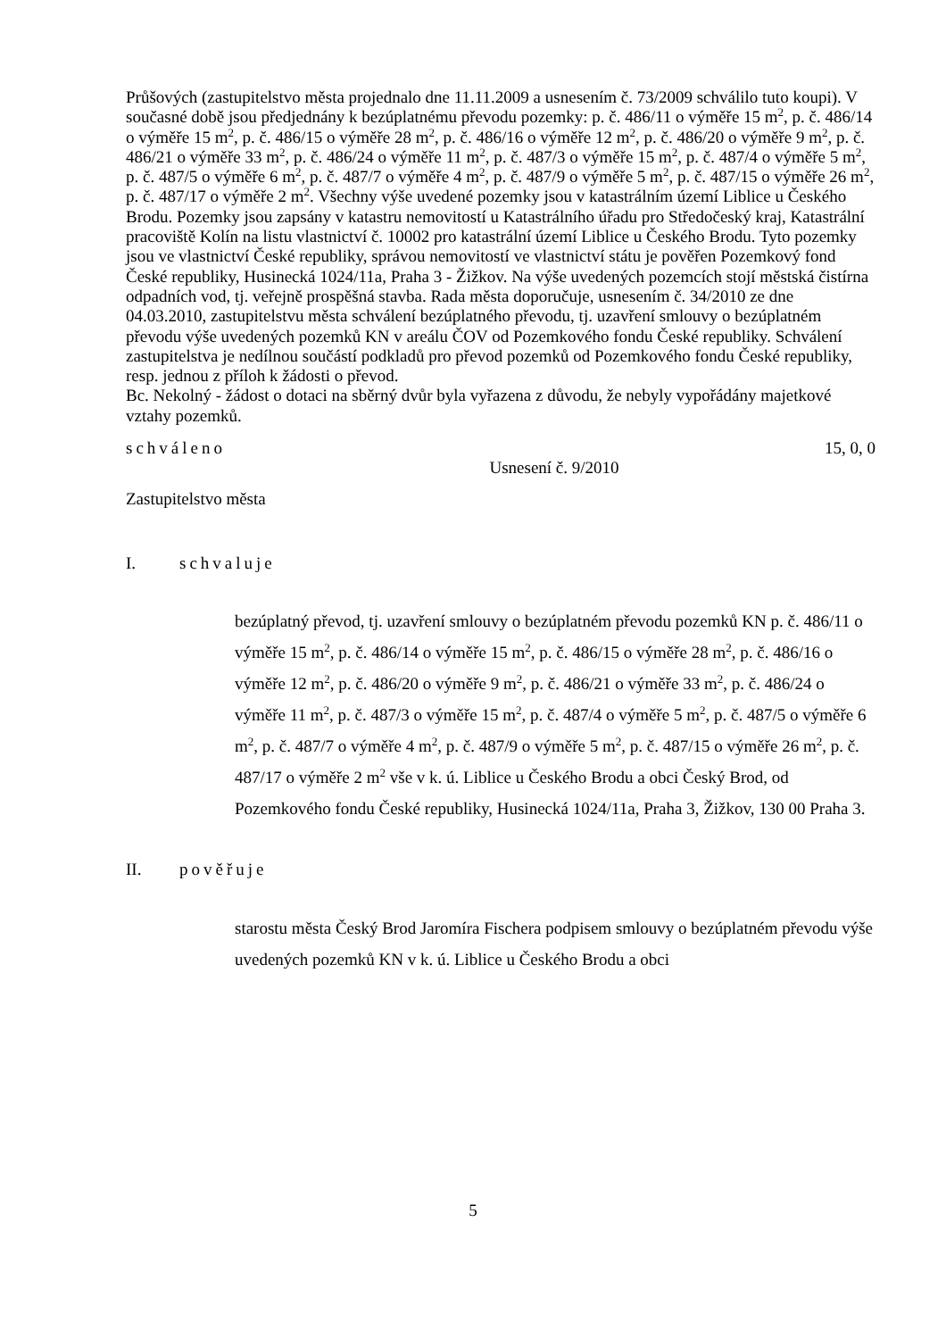Průšových (zastupitelstvo města projednalo dne 11.11.2009 a usnesením č. 73/2009 schválilo tuto koupi). V současné době jsou předjednány k bezúplatnému převodu pozemky: p. č. 486/11 o výměře 15 m<sup>2</sup>, p. č. 486/14 o výměře 15 m<sup>2</sup>, p. č. 486/15 o výměře 28 m<sup>2</sup>, p. č. 486/16 o výměře 12 m<sup>2</sup>, p. č. 486/20 o výměře 9 m<sup>2</sup>, p. č. 486/21 o výměře 33 m<sup>2</sup>, p. č. 486/24 o výměře 11 m<sup>2</sup>, p. č. 487/3 o výměře 15 m<sup>2</sup>, p. č. 487/4 o výměře 5 m<sup>2</sup>, p. č. 487/5 o výměře 6 m<sup>2</sup>, p. č. 487/7 o výměře 4 m<sup>2</sup>, p. č. 487/9 o výměře 5 m<sup>2</sup>, p. č. 487/15 o výměře 26 m<sup>2</sup>, p. č. 487/17 o výměře 2 m<sup>2</sup>. Všechny výše uvedené pozemky jsou v katastrálním území Liblice u Českého Brodu. Pozemky jsou zapsány v katastru nemovitostí u Katastrálního úřadu pro Středočeský kraj, Katastrální pracoviště Kolín na listu vlastnictví č. 10002 pro katastrální území Liblice u Českého Brodu. Tyto pozemky jsou ve vlastnictví České republiky, správou nemovitostí ve vlastnictví státu je pověřen Pozemkový fond České republiky, Husinecká 1024/11a, Praha 3 - Žižkov. Na výše uvedených pozemcích stojí městská čistírna odpadních vod, tj. veřejně prospěšná stavba. Rada města doporučuje, usnesením č. 34/2010 ze dne 04.03.2010, zastupitelstvu města schválení bezúplatného převodu, tj. uzavření smlouvy o bezúplatném převodu výše uvedených pozemků KN v areálu ČOV od Pozemkového fondu České republiky. Schválení zastupitelstva je nedílnou součástí podkladů pro převod pozemků od Pozemkového fondu České republiky, resp. jednou z příloh k žádosti o převod.
Bc. Nekolný - žádost o dotaci na sběrný dvůr byla vyřazena z důvodu, že nebyly vypořádány majetkové vztahy pozemků.
schváleno 15, 0, 0
Usnesení č. 9/2010
Zastupitelstvo města
I. schvaluje
bezúplatný převod, tj. uzavření smlouvy o bezúplatném převodu pozemků KN p. č. 486/11 o výměře 15 m<sup>2</sup>, p. č. 486/14 o výměře 15 m<sup>2</sup>, p. č. 486/15 o výměře 28 m<sup>2</sup>, p. č. 486/16 o výměře 12 m<sup>2</sup>, p. č. 486/20 o výměře 9 m<sup>2</sup>, p. č. 486/21 o výměře 33 m<sup>2</sup>, p. č. 486/24 o výměře 11 m<sup>2</sup>, p. č. 487/3 o výměře 15 m<sup>2</sup>, p. č. 487/4 o výměře 5 m<sup>2</sup>, p. č. 487/5 o výměře 6 m<sup>2</sup>, p. č. 487/7 o výměře 4 m<sup>2</sup>, p. č. 487/9 o výměře 5 m<sup>2</sup>, p. č. 487/15 o výměře 26 m<sup>2</sup>, p. č. 487/17 o výměře 2 m<sup>2</sup> vše v k. ú. Liblice u Českého Brodu a obci Český Brod, od Pozemkového fondu České republiky, Husinecká 1024/11a, Praha 3, Žižkov, 130 00 Praha 3.
II. pověřuje
starostu města Český Brod Jaromíra Fischera podpisem smlouvy o bezúplatném převodu výše uvedených pozemků KN v k. ú. Liblice u Českého Brodu a obci
5